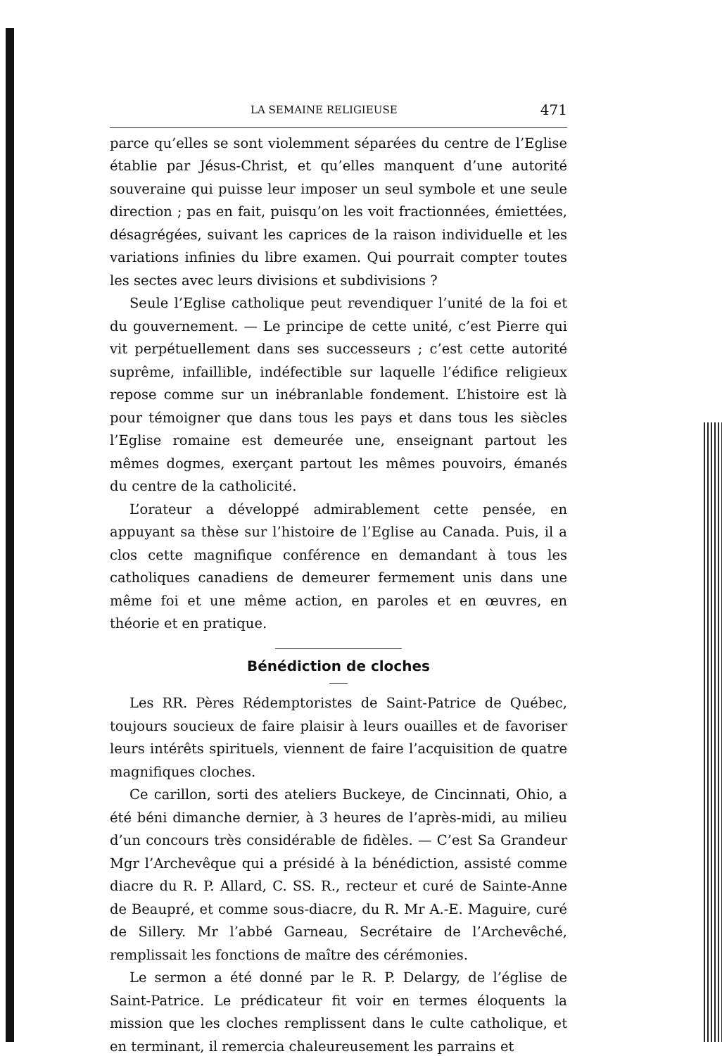LA SEMAINE RELIGIEUSE 471
parce qu’elles se sont violemment séparées du centre de l’Eglise établie par Jésus-Christ, et qu’elles manquent d’une autorité souveraine qui puisse leur imposer un seul symbole et une seule direction ; pas en fait, puisqu’on les voit fractionnées, émiettées, désagrégées, suivant les caprices de la raison individuelle et les variations infinies du libre examen. Qui pourrait compter toutes les sectes avec leurs divisions et subdivisions ?
Seule l’Eglise catholique peut revendiquer l’unité de la foi et du gouvernement. — Le principe de cette unité, c’est Pierre qui vit perpétuellement dans ses successeurs ; c’est cette autorité suprême, infaillible, indéfectible sur laquelle l’édifice religieux repose comme sur un inébranlable fondement. L’histoire est là pour témoigner que dans tous les pays et dans tous les siècles l’Eglise romaine est demeurée une, enseignant partout les mêmes dogmes, exerçant partout les mêmes pouvoirs, émanés du centre de la catholicité.
L’orateur a développé admirablement cette pensée, en appuyant sa thèse sur l’histoire de l’Eglise au Canada. Puis, il a clos cette magnifique conférence en demandant à tous les catholiques canadiens de demeurer fermement unis dans une même foi et une même action, en paroles et en œuvres, en théorie et en pratique.
Bénédiction de cloches
Les RR. Pères Rédemptoristes de Saint-Patrice de Québec, toujours soucieux de faire plaisir à leurs ouailles et de favoriser leurs intérêts spirituels, viennent de faire l’acquisition de quatre magnifiques cloches.
Ce carillon, sorti des ateliers Buckeye, de Cincinnati, Ohio, a été béni dimanche dernier, à 3 heures de l’après-midi, au milieu d’un concours très considérable de fidèles. — C’est Sa Grandeur Mgr l’Archevêque qui a présidé à la bénédiction, assisté comme diacre du R. P. Allard, C. SS. R., recteur et curé de Sainte-Anne de Beaupré, et comme sous-diacre, du R. Mr A.-E. Maguire, curé de Sillery. Mr l’abbé Garneau, Secrétaire de l’Archevêché, remplissait les fonctions de maître des cérémonies.
Le sermon a été donné par le R. P. Delargy, de l’église de Saint-Patrice. Le prédicateur fit voir en termes éloquents la mission que les cloches remplissent dans le culte catholique, et en terminant, il remercia chaleureusement les parrains et